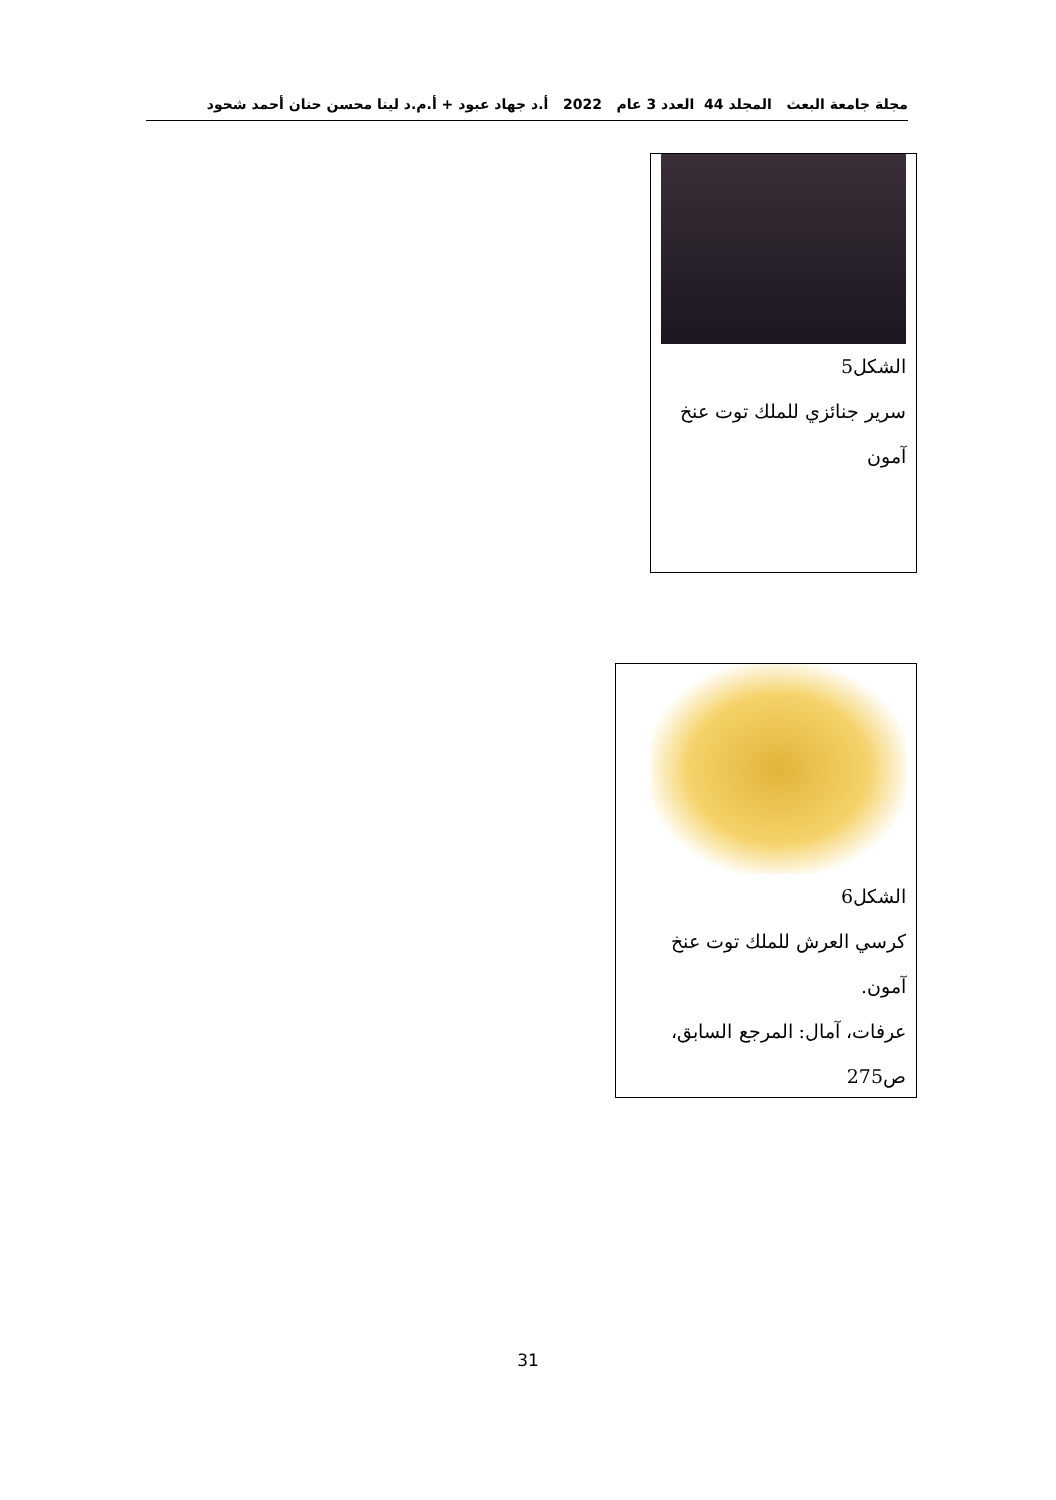مجلة جامعة البعث المجلد 44 العدد 3 عام 2022 أ.د جهاد عبود + أ.م.د لينا محسن حنان أحمد شحود
الشكل5
سرير جنائزي للملك توت عنخ
آمون
الشكل6
كرسي العرش للملك توت عنخ
آمون.
عرفات، آمال: المرجع السابق،
ص275
31